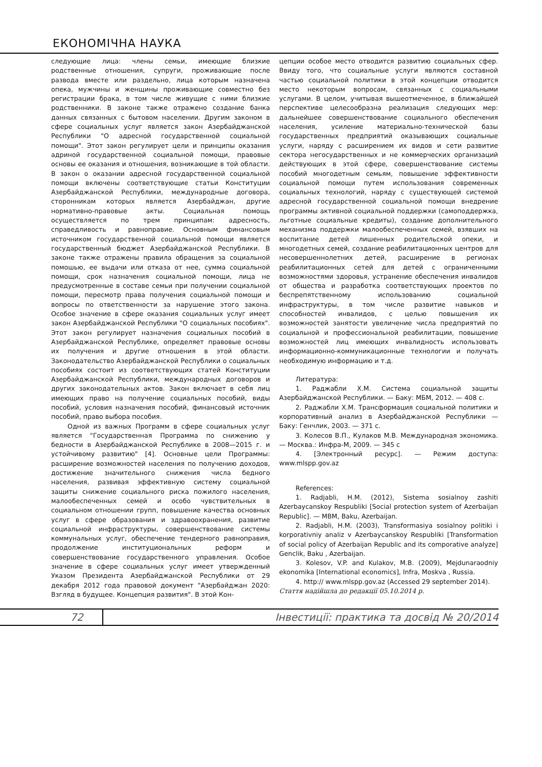ЕКОНОМІЧНА НАУКА
следующие лица: члены семьи, имеющие близкие родственные отношения, супруги, проживающие после развода вместе или раздельно, лица которым назначена опека, мужчины и женщины проживающие совместно без регистрации брака, в том числе живущие с ними близкие родственники. В законе также отражено создание банка данных связанных с бытовом населении. Другим законом в сфере социальных услуг является закон Азербайджанской Республики "О адресной государственной социальной помощи". Этот закон регулирует цели и принципы оказания адриной государственной социальной помощи, правовые основы ее оказания и отношения, возникающие в той области. В закон о оказании адресной государственной социальной помощи включены соответствующие статьи Конституции Азербайджанской Республики, международные договора, сторонникам которых является Азербайджан, другие нормативно-правовые акты. Социальная помощь осуществляется по трем принципам: адресность, справедливость и равноправие. Основным финансовым источником государственной социальной помощи является государственный бюджет Азербайджанской Республики. В законе также отражены правила обращения за социальной помошью, ее выдачи или отказа от нее, сумма социальной помощи, срок назначения социальной помощи, лица не предусмотренные в составе семьи при получении социальной помощи, пересмотр права получения социальной помощи и вопросы по ответственности за нарушение этого закона. Особое значение в сфере оказания социальных услуг имеет закон Азербайджанской Республики "О социальных пособиях". Этот закон регулирует назначения социальных пособий в Азербайджанской Республике, определяет правовые основы их получения и другие отношения в этой области. Законодательство Азербайджанской Республики о социальных пособиях состоит из соответствующих статей Конституции Азербайджанской Республики, международных договоров и других законодательных актов. Закон включает в себя лиц имеющих право на получение социальных пособий, виды пособий, условия назначения пособий, финансовый источник пособий, право выбора пособия.
Одной из важных Программ в сфере социальных услуг является "Государственная Программа по снижению у бедности в Азербайджанской Республике в 2008—2015 г. и устойчивому развитию" [4]. Основные цели Программы: расширение возможностей населения по получению доходов, достижение значительного снижения числа бедного населения, развивая эффективную систему социальной защиты снижение социального риска пожилого населения, малообеспеченных семей и особо чувствительных в социальном отношении групп, повышение качества основных услуг в сфере образования и здравоохранения, развитие социальной инфраструктуры, совершенствование системы коммунальных услуг, обеспечение тендерного равноправия, продолжение институциональных реформ и совершенствование государственного управления. Особое значение в сфере социальных услуг имеет утвержденный Указом Президента Азербайджанской Республики от 29 декабря 2012 года правовой документ "Азербайджан 2020: Взгляд в будущее. Концепция развития". В этой Кон-
цепции особое место отводится развитию социальных сфер. Ввиду того, что социальные услуги являются составной частью социальной политики в этой концепции отводится место некоторым вопросам, связанных с социальными услугами. В целом, учитывая вышеотмеченное, в ближайшей перспективе целесообразна реализация следующих мер: дальнейшее совершенствование социального обеспечения населения, усиление материально-технической базы государственных предприятий оказывающих социальные услуги, наряду с расширением их видов и сети развитие сектора негосударственных и не коммерческих организаций действующих в этой сфере, совершенствование системы пособий многодетным семьям, повышение эффективности социальной помощи путем использования современных социальных технологий, наряду с существующей системой адресной государственной социальной помощи внедрение программы активной социальной поддержки (самоподдержка, льготные социальные кредиты), создание дополнительного механизма поддержки малообеспеченных семей, взявших на воспитание детей лишенных родительской опеки, и многодетных семей, создание реабилитационных центров для несовершеннолетних детей, расширение в регионах реабилитационных сетей для детей с ограниченными возможностями здоровья, устранение обеспечения инвалидов от общества и разработка соответствующих проектов по беспрепятственному использованию социальной инфраструктуры, в том числе развитие навыков и способностей инвалидов, с целью повышения их возможностей занятости увеличение числа предприятий по социальной и профессиональной реабилитации, повышение возможностей лиц имеющих инвалидность использовать информационно-коммуникационные технологии и получать необходимую информацию и т.д.
Литература:
1. Раджабли Х.М. Система социальной защиты Азербайджанской Республики. — Баку: МБМ, 2012. — 408 с.
2. Раджабли Х.М. Трансформация социальной политики и корпоративный анализ в Азербайджанской Республики — Баку: Генчлик, 2003. — 371 с.
3. Колесов В.П., Кулаков М.В. Международная экономика. — Москва.: Инфра-М, 2009. — 345 с
4. [Электронный ресурс]. — Режим доступа: www.mlspp.gov.az
References:
1. Radjabli, H.M. (2012), Sistema sosialnoy zashiti Azerbaycanskoy Respubliki [Social protection system of Azerbaijan Republic]. — MBM, Baku, Azerbaijan.
2. Radjabli, H.M. (2003), Transformasiya sosialnoy politiki i korporativniy analiz v Azerbaycanskoy Respubliki [Transformation of social policy of Azerbaijan Republic and its comporative analyze] Genclik, Baku , Azerbaijan.
3. Kolesov, V.P. and Kulakov, M.B. (2009), Mejdunaraodniy ekonomika [International economics], Infra, Moskva , Russia.
4. http:// www.mlspp.gov.az (Accessed 29 september 2014).
Стаття надійшла до редакції 05.10.2014 р.
72 Інвестиції: практика та досвід № 20/2014